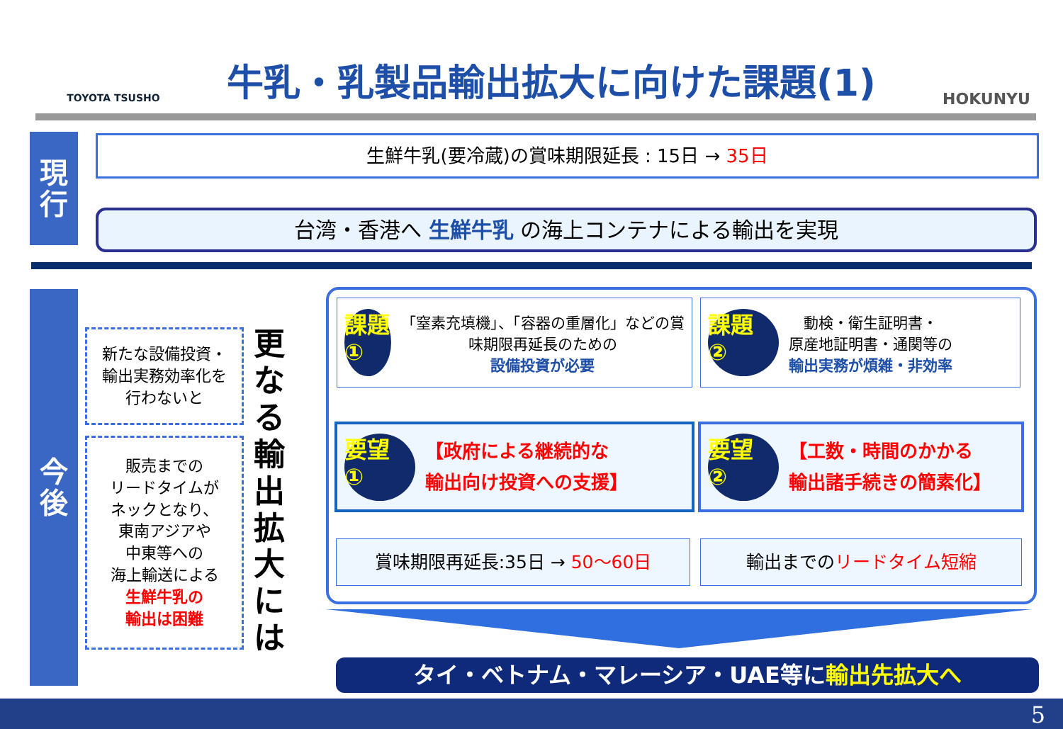TOYOTA TSUSHO
牛乳・乳製品輸出拡大に向けた課題(1)
HOKUNYU
現
行
生鮮牛乳(要冷蔵)の賞味期限延長 : 15日 → 35日
台湾・香港へ 生鮮牛乳 の海上コンテナによる輸出を実現
今
後
新たな設備投資・
輸出実務効率化を
行わないと
販売までの
リードタイムが
ネックとなり、
東南アジアや
中東等への
海上輸送による
生鮮牛乳の
輸出は困難
更なる輸出拡大には
課題
①
「窒素充填機」、「容器の重層化」などの賞味期限再延長のための
設備投資が必要
課題
②
動検・衛生証明書・
原産地証明書・通関等の
輸出実務が煩雑・非効率
要望
①
【政府による継続的な
輸出向け投資への支援】
要望
②
【工数・時間のかかる
輸出諸手続きの簡素化】
賞味期限再延長:35日 → 50～60日 輸出までのリードタイム短縮
タイ・ベトナム・マレーシア・UAE等に輸出先拡大へ
5